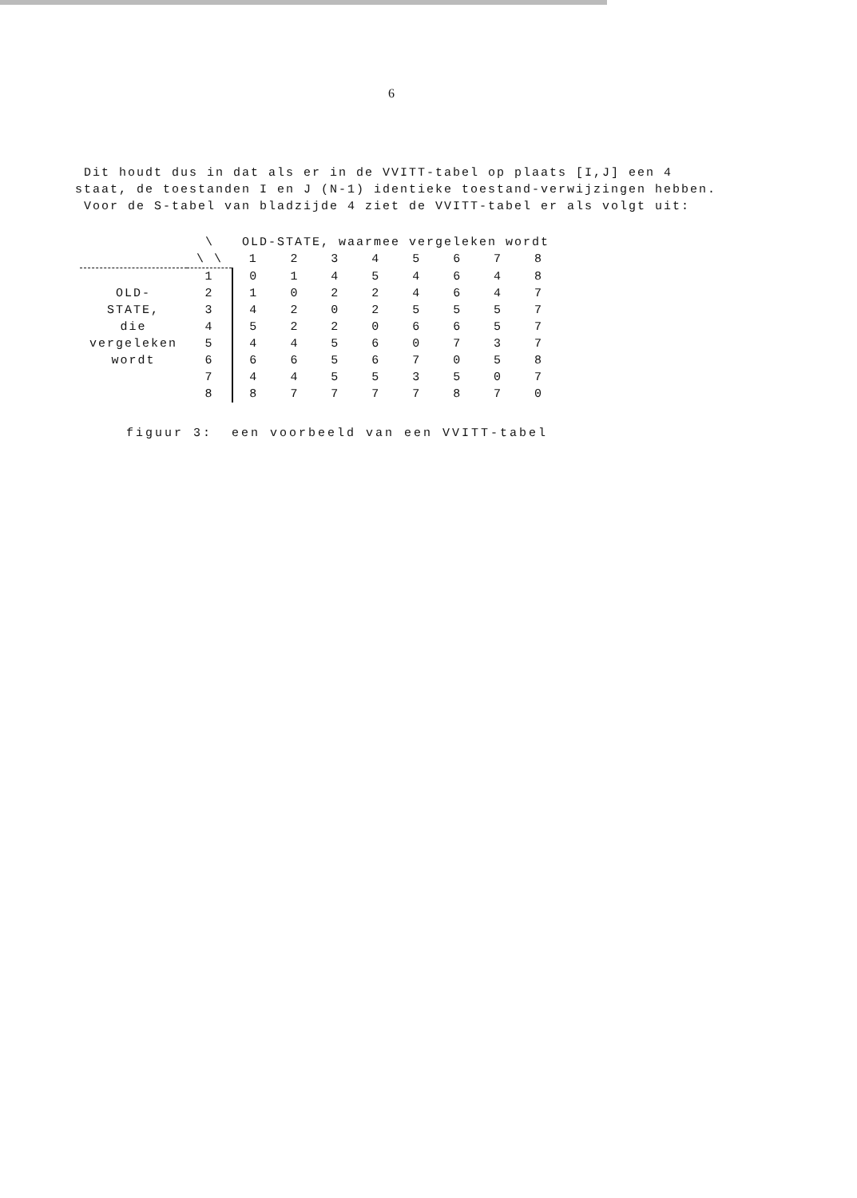6
Dit houdt dus in dat als er in de VVITT-tabel op plaats [I,J] een 4 staat, de toestanden I en J (N-1) identieke toestand-verwijzingen hebben.
Voor de S-tabel van bladzijde 4 ziet de VVITT-tabel er als volgt uit:
| | \ | OLD-STATE, waarmee vergeleken wordt | | | | | | | |
| | \ \ | 1 | 2 | 3 | 4 | 5 | 6 | 7 | 8 |
| | 1 | 0 | 1 | 4 | 5 | 4 | 6 | 4 | 8 |
| OLD- | 2 | 1 | 0 | 2 | 2 | 4 | 6 | 4 | 7 |
| STATE, | 3 | 4 | 2 | 0 | 2 | 5 | 5 | 5 | 7 |
| die | 4 | 5 | 2 | 2 | 0 | 6 | 6 | 5 | 7 |
| vergeleken | 5 | 4 | 4 | 5 | 6 | 0 | 7 | 3 | 7 |
| wordt | 6 | 6 | 6 | 5 | 6 | 7 | 0 | 5 | 8 |
| | 7 | 4 | 4 | 5 | 5 | 3 | 5 | 0 | 7 |
| | 8 | 8 | 7 | 7 | 7 | 7 | 8 | 7 | 0 |
figuur 3: een voorbeeld van een VVITT-tabel